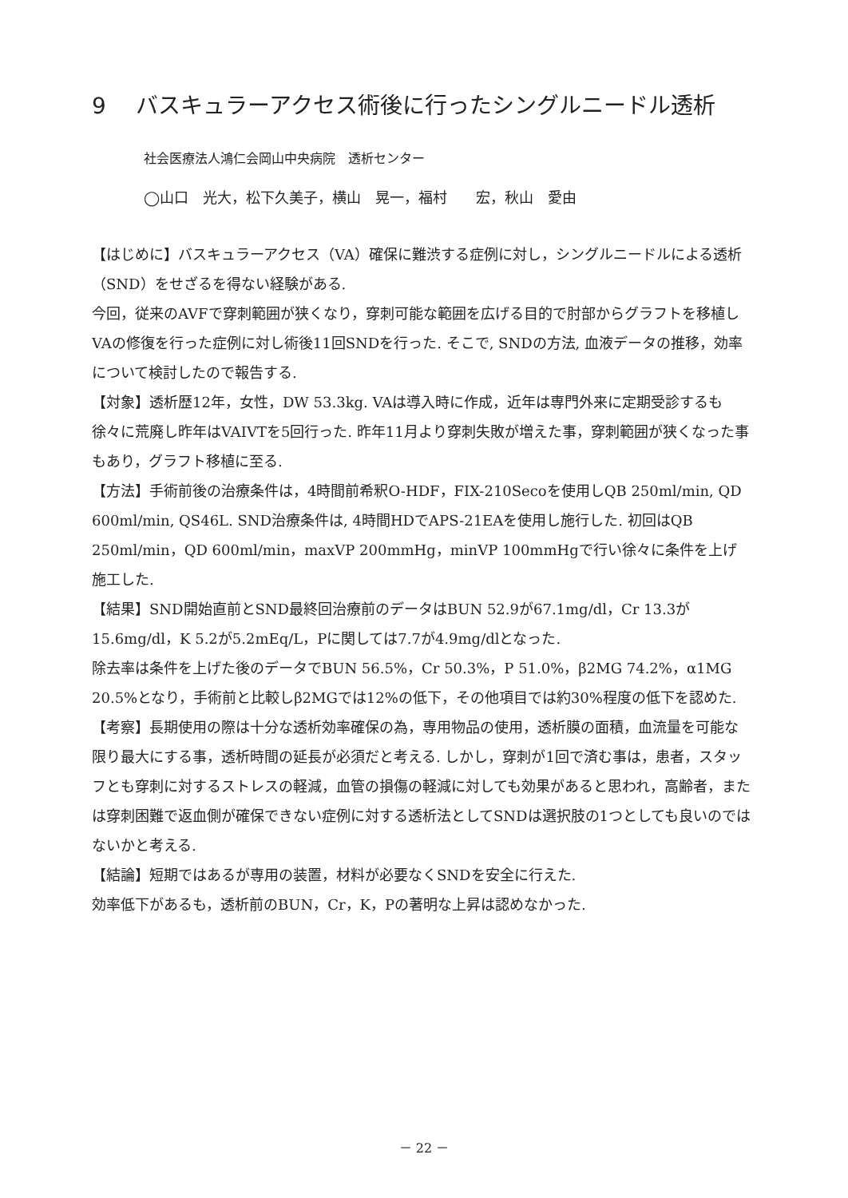9　 バスキュラーアクセス術後に行ったシングルニードル透析
社会医療法人鴻仁会岡山中央病院　透析センター
◯山口　光大，松下久美子，横山　晃一，福村　　宏，秋山　愛由
【はじめに】バスキュラーアクセス（VA）確保に難渋する症例に対し，シングルニードルによる透析（SND）をせざるを得ない経験がある.
今回，従来のAVFで穿刺範囲が狭くなり，穿刺可能な範囲を広げる目的で肘部からグラフトを移植しVAの修復を行った症例に対し術後11回SNDを行った. そこで, SNDの方法, 血液データの推移，効率について検討したので報告する.
【対象】透析歴12年，女性，DW 53.3kg. VAは導入時に作成，近年は専門外来に定期受診するも徐々に荒廃し昨年はVAIVTを5回行った. 昨年11月より穿刺失敗が増えた事，穿刺範囲が狭くなった事もあり，グラフト移植に至る.
【方法】手術前後の治療条件は，4時間前希釈O-HDF，FIX-210Secoを使用しQB 250ml/min, QD 600ml/min, QS46L. SND治療条件は, 4時間HDでAPS-21EAを使用し施行した. 初回はQB 250ml/min，QD 600ml/min，maxVP 200mmHg，minVP 100mmHgで行い徐々に条件を上げ施工した.
【結果】SND開始直前とSND最終回治療前のデータはBUN 52.9が67.1mg/dl，Cr 13.3が15.6mg/dl，K 5.2が5.2mEq/L，Pに関しては7.7が4.9mg/dlとなった.
除去率は条件を上げた後のデータでBUN 56.5%，Cr 50.3%，P 51.0%，β2MG 74.2%，α1MG 20.5%となり，手術前と比較しβ2MGでは12%の低下，その他項目では約30%程度の低下を認めた.
【考察】長期使用の際は十分な透析効率確保の為，専用物品の使用，透析膜の面積，血流量を可能な限り最大にする事，透析時間の延長が必須だと考える. しかし，穿刺が1回で済む事は，患者，スタッフとも穿刺に対するストレスの軽減，血管の損傷の軽減に対しても効果があると思われ，高齢者，または穿刺困難で返血側が確保できない症例に対する透析法としてSNDは選択肢の1つとしても良いのではないかと考える.
【結論】短期ではあるが専用の装置，材料が必要なくSNDを安全に行えた.
効率低下があるも，透析前のBUN，Cr，K，Pの著明な上昇は認めなかった.
－ 22 －